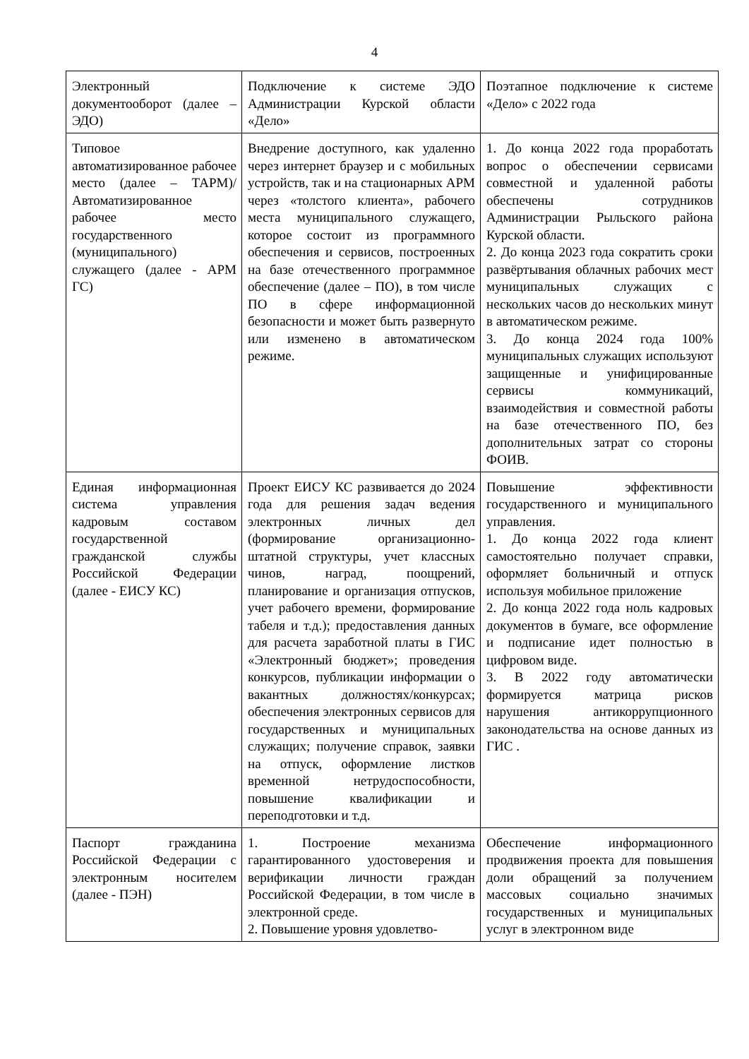4
| Электронный документооборот (далее – ЭДО) | Подключение к системе ЭДО Администрации Курской области «Дело» | Поэтапное подключение к системе «Дело» с 2022 года |
| Типовое автоматизированное рабочее место (далее – ТАРМ)/ Автоматизированное рабочее место государственного (муниципального) служащего (далее - АРМ ГС) | Внедрение доступного, как удаленно через интернет браузер и с мобильных устройств, так и на стационарных АРМ через «толстого клиента», рабочего места муниципального служащего, которое состоит из программного обеспечения и сервисов, построенных на базе отечественного программное обеспечение (далее – ПО), в том числе ПО в сфере информационной безопасности и может быть развернуто или изменено в автоматическом режиме. | 1. До конца 2022 года проработать вопрос о обеспечении сервисами совместной и удаленной работы обеспечены сотрудников Администрации Рыльского района Курской области. 2. До конца 2023 года сократить сроки развёртывания облачных рабочих мест муниципальных служащих с нескольких часов до нескольких минут в автоматическом режиме. 3. До конца 2024 года 100% муниципальных служащих используют защищенные и унифицированные сервисы коммуникаций, взаимодействия и совместной работы на базе отечественного ПО, без дополнительных затрат со стороны ФОИВ. |
| Единая информационная система управления кадровым составом государственной гражданской службы Российской Федерации (далее - ЕИСУ КС) | Проект ЕИСУ КС развивается до 2024 года для решения задач ведения электронных личных дел (формирование организационно-штатной структуры, учет классных чинов, наград, поощрений, планирование и организация отпусков, учет рабочего времени, формирование табеля и т.д.); предоставления данных для расчета заработной платы в ГИС «Электронный бюджет»; проведения конкурсов, публикации информации о вакантных должностях/конкурсах; обеспечения электронных сервисов для государственных и муниципальных служащих; получение справок, заявки на отпуск, оформление листков временной нетрудоспособности, повышение квалификации и переподготовки и т.д. | Повышение эффективности государственного и муниципального управления. 1. До конца 2022 года клиент самостоятельно получает справки, оформляет больничный и отпуск используя мобильное приложение 2. До конца 2022 года ноль кадровых документов в бумаге, все оформление и подписание идет полностью в цифровом виде. 3. В 2022 году автоматически формируется матрица рисков нарушения антикоррупционного законодательства на основе данных из ГИС . |
| Паспорт гражданина Российской Федерации с электронным носителем (далее - ПЭН) | 1. Построение механизма гарантированного удостоверения и верификации личности граждан Российской Федерации, в том числе в электронной среде. 2. Повышение уровня удовлетво- | Обеспечение информационного продвижения проекта для повышения доли обращений за получением массовых социально значимых государственных и муниципальных услуг в электронном виде |